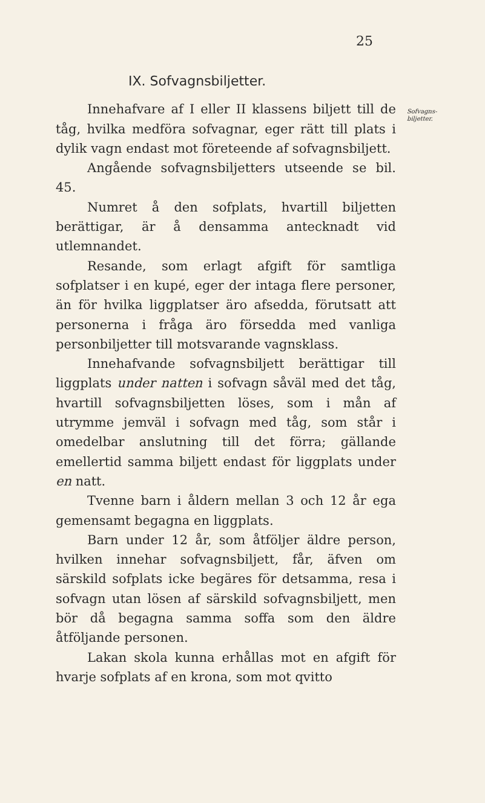25
Sofvagns-
biljetter.
IX. Sofvagnsbiljetter.
Innehafvare af I eller II klassens biljett till de tåg, hvilka medföra sofvagnar, eger rätt till plats i dylik vagn endast mot företeende af sofvagnsbiljett.
Angående sofvagnsbiljetters utseende se bil. 45.
Numret å den sofplats, hvartill biljetten berättigar, är å densamma antecknadt vid utlemnandet.
Resande, som erlagt afgift för samtliga sofplatser i en kupé, eger der intaga flere personer, än för hvilka liggplatser äro afsedda, förutsatt att personerna i fråga äro försedda med vanliga personbiljetter till motsvarande vagnsklass.
Innehafvande sofvagnsbiljett berättigar till liggplats under natten i sofvagn såväl med det tåg, hvartill sofvagnsbiljetten löses, som i mån af utrymme jemväl i sofvagn med tåg, som står i omedelbar anslutning till det förra; gällande emellertid samma biljett endast för liggplats under en natt.
Tvenne barn i åldern mellan 3 och 12 år ega gemensamt begagna en liggplats.
Barn under 12 år, som åtföljer äldre person, hvilken innehar sofvagnsbiljett, får, äfven om särskild sofplats icke begäres för detsamma, resa i sofvagn utan lösen af särskild sofvagnsbiljett, men bör då begagna samma soffa som den äldre åtföljande personen.
Lakan skola kunna erhållas mot en afgift för hvarje sofplats af en krona, som mot qvitto